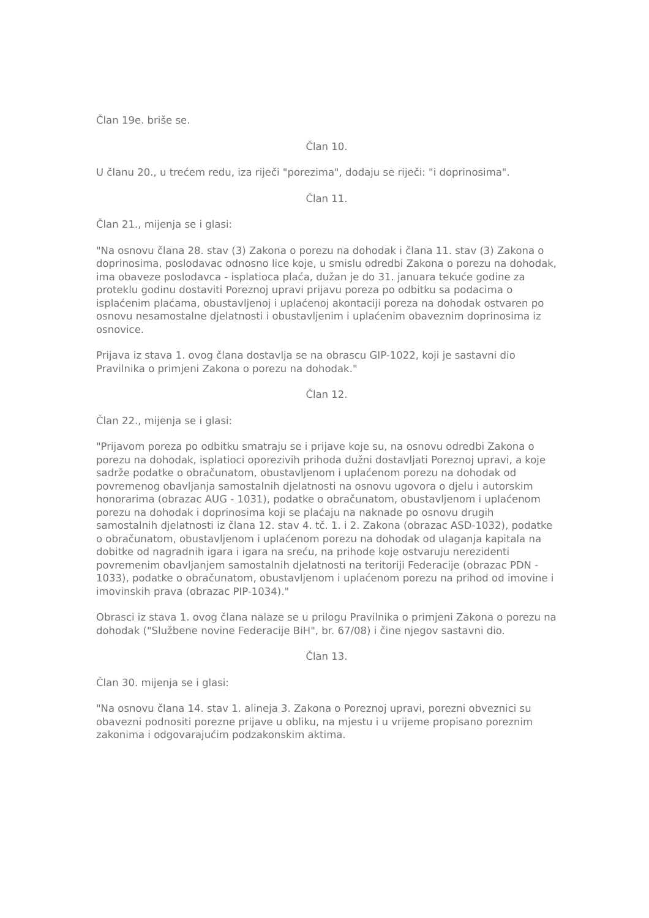Član 19e. briše se.
Član 10.
U članu 20., u trećem redu, iza riječi "porezima", dodaju se riječi: "i doprinosima".
Član 11.
Član 21., mijenja se i glasi:
"Na osnovu člana 28. stav (3) Zakona o porezu na dohodak i člana 11. stav (3) Zakona o doprinosima, poslodavac odnosno lice koje, u smislu odredbi Zakona o porezu na dohodak, ima obaveze poslodavca - isplatioca plaća, dužan je do 31. januara tekuće godine za proteklu godinu dostaviti Poreznoj upravi prijavu poreza po odbitku sa podacima o isplaćenim plaćama, obustavljenoj i uplaćenoj akontaciji poreza na dohodak ostvaren po osnovu nesamostalne djelatnosti i obustavljenim i uplaćenim obaveznim doprinosima iz osnovice.
Prijava iz stava 1. ovog člana dostavlja se na obrascu GIP-1022, koji je sastavni dio Pravilnika o primjeni Zakona o porezu na dohodak."
Član 12.
Član 22., mijenja se i glasi:
"Prijavom poreza po odbitku smatraju se i prijave koje su, na osnovu odredbi Zakona o porezu na dohodak, isplatioci oporezivih prihoda dužni dostavljati Poreznoj upravi, a koje sadrže podatke o obračunatom, obustavljenom i uplaćenom porezu na dohodak od povremenog obavljanja samostalnih djelatnosti na osnovu ugovora o djelu i autorskim honorarima (obrazac AUG - 1031), podatke o obračunatom, obustavljenom i uplaćenom porezu na dohodak i doprinosima koji se plaćaju na naknade po osnovu drugih samostalnih djelatnosti iz člana 12. stav 4. tč. 1. i 2. Zakona (obrazac ASD-1032), podatke o obračunatom, obustavljenom i uplaćenom porezu na dohodak od ulaganja kapitala na dobitke od nagradnih igara i igara na sreću, na prihode koje ostvaruju nerezidenti povremenim obavljanjem samostalnih djelatnosti na teritoriji Federacije (obrazac PDN - 1033), podatke o obračunatom, obustavljenom i uplaćenom porezu na prihod od imovine i imovinskih prava (obrazac PIP-1034)."
Obrasci iz stava 1. ovog člana nalaze se u prilogu Pravilnika o primjeni Zakona o porezu na dohodak ("Službene novine Federacije BiH", br. 67/08) i čine njegov sastavni dio.
Član 13.
Član 30. mijenja se i glasi:
"Na osnovu člana 14. stav 1. alineja 3. Zakona o Poreznoj upravi, porezni obveznici su obavezni podnositi porezne prijave u obliku, na mjestu i u vrijeme propisano poreznim zakonima i odgovarajućim podzakonskim aktima.